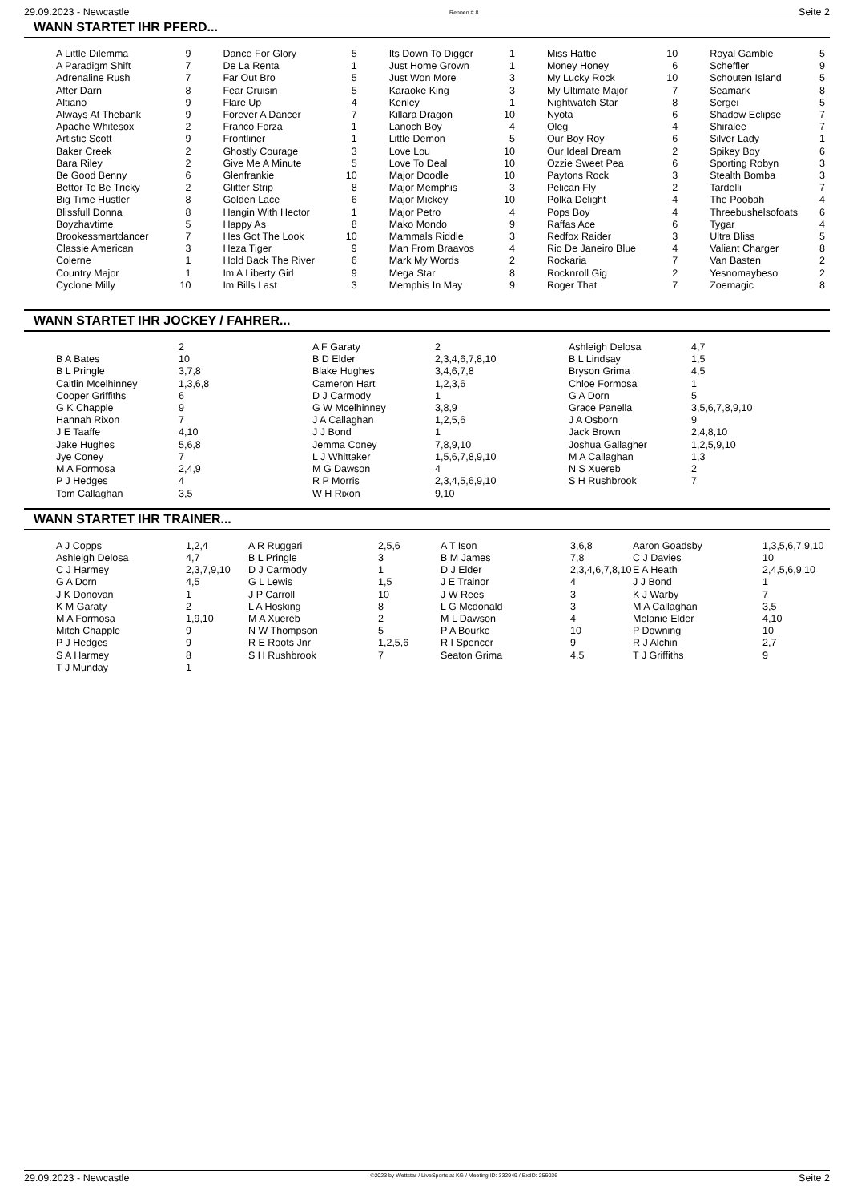29.09.2023 - Newcastle Rennen # 8 Seite 2
WANN STARTET IHR PFERD...
| A Little Dilemma A Paradigm Shift Adrenaline Rush After Darn Altiano Always At Thebank Apache Whitesox Artistic Scott Baker Creek Bara Riley Be Good Benny Bettor To Be Tricky Big Time Hustler Blissfull Donna Boyzhavtime Brookessmartdancer Classie American Colerne Country Major Cyclone Milly | 9 7 7 8 9 9 2 9 2 2 6 2 8 8 5 7 3 1 1 10 | Dance For Glory De La Renta Far Out Bro Fear Cruisin Flare Up Forever A Dancer Franco Forza Frontliner Ghostly Courage Give Me A Minute Glenfrankie Glitter Strip Golden Lace Hangin With Hector Happy As Hes Got The Look Heza Tiger Hold Back The River Im A Liberty Girl Im Bills Last | 5 1 5 5 4 7 1 1 3 5 10 8 6 1 8 10 9 6 9 3 | Its Down To Digger Just Home Grown Just Won More Karaoke King Kenley Killara Dragon Lanoch Boy Little Demon Love Lou Love To Deal Major Doodle Major Memphis Major Mickey Major Petro Mako Mondo Mammals Riddle Man From Braavos Mark My Words Mega Star Memphis In May | 1 1 3 3 1 10 4 5 10 10 10 3 10 4 9 3 4 2 8 9 | Miss Hattie Money Honey My Lucky Rock My Ultimate Major Nightwatch Star Nyota Oleg Our Boy Roy Our Ideal Dream Ozzie Sweet Pea Paytons Rock Pelican Fly Polka Delight Pops Boy Raffas Ace Redfox Raider Rio De Janeiro Blue Rockaria Rocknroll Gig Roger That | 10 6 10 7 8 6 4 6 2 6 3 2 4 4 6 3 4 7 2 7 | Royal Gamble Scheffler Schouten Island Seamark Sergei Shadow Eclipse Shiralee Silver Lady Spikey Boy Sporting Robyn Stealth Bomba Tardelli The Poobah Threebushelsofoats Tygar Ultra Bliss Valiant Charger Van Basten Yesnomaybeso Zoemagic | 5 9 5 8 5 7 7 1 6 3 3 7 4 6 4 5 8 2 2 8 |
WANN STARTET IHR JOCKEY / FAHRER...
| B A Bates B L Pringle Caitlin Mcelhinney Cooper Griffiths G K Chapple Hannah Rixon J E Taaffe Jake Hughes Jye Coney M A Formosa P J Hedges Tom Callaghan | 2 10 3,7,8 1,3,6,8 6 9 7 4,10 5,6,8 7 2,4,9 4 3,5 | A F Garaty B D Elder Blake Hughes Cameron Hart D J Carmody G W Mcelhinney J A Callaghan J J Bond Jemma Coney L J Whittaker M G Dawson R P Morris W H Rixon | 2 2,3,4,6,7,8,10 3,4,6,7,8 1,2,3,6 1 3,8,9 1,2,5,6 1 7,8,9,10 1,5,6,7,8,9,10 4 2,3,4,5,6,9,10 9,10 | Ashleigh Delosa B L Lindsay Bryson Grima Chloe Formosa G A Dorn Grace Panella J A Osborn Jack Brown Joshua Gallagher M A Callaghan N S Xuereb S H Rushbrook | 4,7 1,5 4,5 1 5 3,5,6,7,8,9,10 9 2,4,8,10 1,2,5,9,10 1,3 2 7 |
WANN STARTET IHR TRAINER...
| A J Copps Ashleigh Delosa C J Harmey G A Dorn J K Donovan K M Garaty M A Formosa Mitch Chapple P J Hedges S A Harmey T J Munday | 1,2,4 4,7 2,3,7,9,10 4,5 1 2 1,9,10 9 9 8 1 | A R Ruggari B L Pringle D J Carmody G L Lewis J P Carroll L A Hosking M A Xuereb N W Thompson R E Roots Jnr S H Rushbrook | 2,5,6 3 1 1,5 10 8 2 5 1,2,5,6 7 | A T Ison B M James D J Elder J E Trainor J W Rees L G Mcdonald M L Dawson P A Bourke R I Spencer Seaton Grima | 3,6,8 7,8 2,3,4,6,7,8,10 4 3 3 4 10 9 4,5 | Aaron Goadsby C J Davies E A Heath J J Bond K J Warby M A Callaghan Melanie Elder P Downing R J Alchin T J Griffiths | 1,3,5,6,7,9,10 10 2,4,5,6,9,10 1 7 3,5 4,10 10 2,7 9 |
29.09.2023 - Newcastle ©2023 by Wettstar / LiveSports.at KG / Meeting ID: 332949 / ExtID: 256036 Seite 2